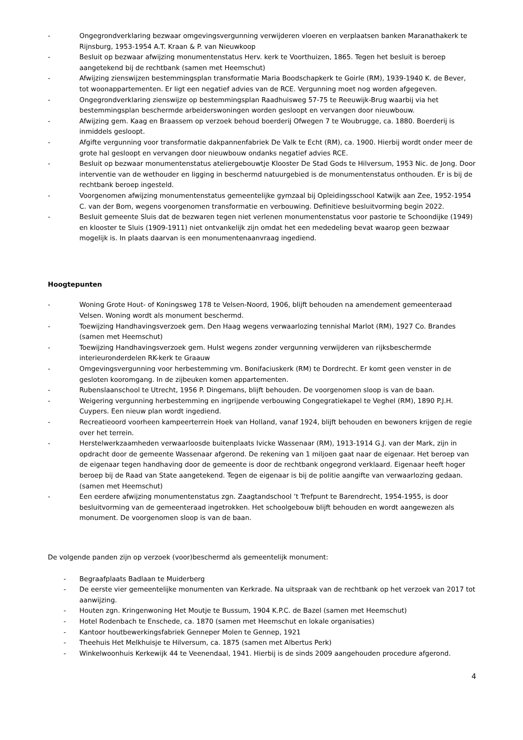- Ongegrondverklaring bezwaar omgevingsvergunning verwijderen vloeren en verplaatsen banken Maranathakerk te Rijnsburg, 1953-1954 A.T. Kraan & P. van Nieuwkoop
- Besluit op bezwaar afwijzing monumentenstatus Herv. kerk te Voorthuizen, 1865. Tegen het besluit is beroep aangetekend bij de rechtbank (samen met Heemschut)
- Afwijzing zienswijzen bestemmingsplan transformatie Maria Boodschapkerk te Goirle (RM), 1939-1940 K. de Bever, tot woonappartementen. Er ligt een negatief advies van de RCE. Vergunning moet nog worden afgegeven.
- Ongegrondverklaring zienswijze op bestemmingsplan Raadhuisweg 57-75 te Reeuwijk-Brug waarbij via het bestemmingsplan beschermde arbeiderswoningen worden gesloopt en vervangen door nieuwbouw.
- Afwijzing gem. Kaag en Braassem op verzoek behoud boerderij Ofwegen 7 te Woubrugge, ca. 1880. Boerderij is inmiddels gesloopt.
- Afgifte vergunning voor transformatie dakpannenfabriek De Valk te Echt (RM), ca. 1900. Hierbij wordt onder meer de grote hal gesloopt en vervangen door nieuwbouw ondanks negatief advies RCE.
- Besluit op bezwaar monumentenstatus ateliergebouwtje Klooster De Stad Gods te Hilversum, 1953 Nic. de Jong. Door interventie van de wethouder en ligging in beschermd natuurgebied is de monumentenstatus onthouden. Er is bij de rechtbank beroep ingesteld.
- Voorgenomen afwijzing monumentenstatus gemeentelijke gymzaal bij Opleidingsschool Katwijk aan Zee, 1952-1954 C. van der Bom, wegens voorgenomen transformatie en verbouwing. Definitieve besluitvorming begin 2022.
- Besluit gemeente Sluis dat de bezwaren tegen niet verlenen monumentenstatus voor pastorie te Schoondijke (1949) en klooster te Sluis (1909-1911) niet ontvankelijk zijn omdat het een mededeling bevat waarop geen bezwaar mogelijk is. In plaats daarvan is een monumentenaanvraag ingediend.
Hoogtepunten
- Woning Grote Hout- of Koningsweg 178 te Velsen-Noord, 1906, blijft behouden na amendement gemeenteraad Velsen. Woning wordt als monument beschermd.
- Toewijzing Handhavingsverzoek gem. Den Haag wegens verwaarlozing tennishal Marlot (RM), 1927 Co. Brandes (samen met Heemschut)
- Toewijzing Handhavingsverzoek gem. Hulst wegens zonder vergunning verwijderen van rijksbeschermde interieuronderdelen RK-kerk te Graauw
- Omgevingsvergunning voor herbestemming vm. Bonifaciuskerk (RM) te Dordrecht. Er komt geen venster in de gesloten kooromgang. In de zijbeuken komen appartementen.
- Rubenslaanschool te Utrecht, 1956 P. Dingemans, blijft behouden. De voorgenomen sloop is van de baan.
- Weigering vergunning herbestemming en ingrijpende verbouwing Congegratiekapel te Veghel (RM), 1890 P.J.H. Cuypers. Een nieuw plan wordt ingediend.
- Recreatieoord voorheen kampeerterrein Hoek van Holland, vanaf 1924, blijft behouden en bewoners krijgen de regie over het terrein.
- Herstelwerkzaamheden verwaarloosde buitenplaats Ivicke Wassenaar (RM), 1913-1914 G.J. van der Mark, zijn in opdracht door de gemeente Wassenaar afgerond. De rekening van 1 miljoen gaat naar de eigenaar. Het beroep van de eigenaar tegen handhaving door de gemeente is door de rechtbank ongegrond verklaard. Eigenaar heeft hoger beroep bij de Raad van State aangetekend. Tegen de eigenaar is bij de politie aangifte van verwaarlozing gedaan. (samen met Heemschut)
- Een eerdere afwijzing monumentenstatus zgn. Zaagtandschool ’t Trefpunt te Barendrecht, 1954-1955, is door besluitvorming van de gemeenteraad ingetrokken. Het schoolgebouw blijft behouden en wordt aangewezen als monument. De voorgenomen sloop is van de baan.
De volgende panden zijn op verzoek (voor)beschermd als gemeentelijk monument:
- Begraafplaats Badlaan te Muiderberg
- De eerste vier gemeentelijke monumenten van Kerkrade. Na uitspraak van de rechtbank op het verzoek van 2017 tot aanwijzing.
- Houten zgn. Kringenwoning Het Moutje te Bussum, 1904 K.P.C. de Bazel (samen met Heemschut)
- Hotel Rodenbach te Enschede, ca. 1870 (samen met Heemschut en lokale organisaties)
- Kantoor houtbewerkingsfabriek Genneper Molen te Gennep, 1921
- Theehuis Het Melkhuisje te Hilversum, ca. 1875 (samen met Albertus Perk)
- Winkelwoonhuis Kerkewijk 44 te Veenendaal, 1941. Hierbij is de sinds 2009 aangehouden procedure afgerond.
4